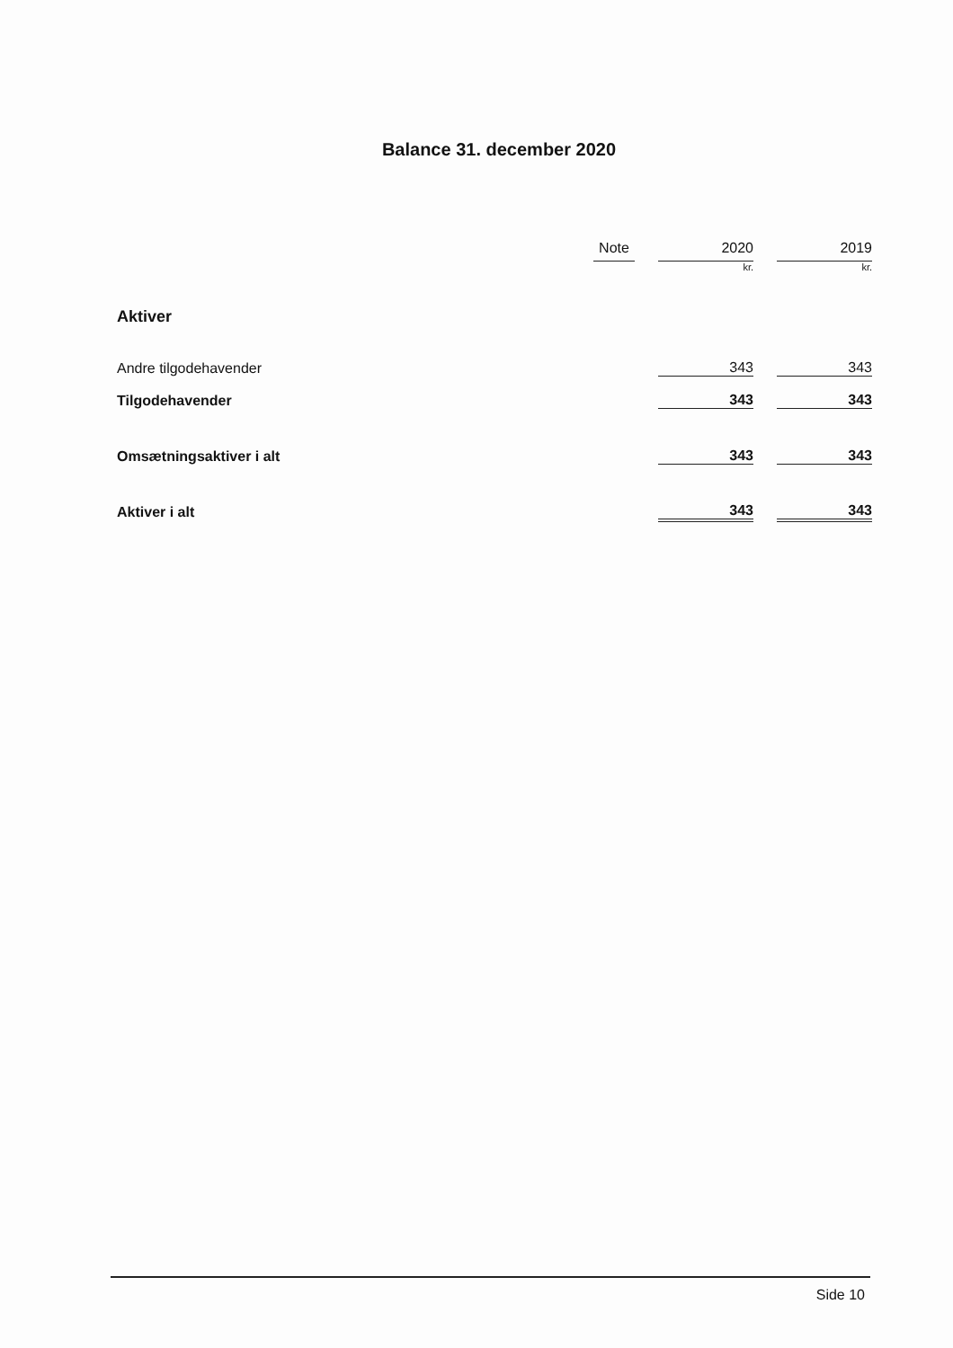Balance 31. december 2020
| | Note | | 2020 | | 2019 |
| --- | --- | --- | --- | --- | --- |
| | | | kr. | | kr. |
| Aktiver | | | | | |
| Andre tilgodehavender | | | 343 | | 343 |
| Tilgodehavender | | | 343 | | 343 |
| Omsætningsaktiver i alt | | | 343 | | 343 |
| Aktiver i alt | | | 343 | | 343 |
Side 10